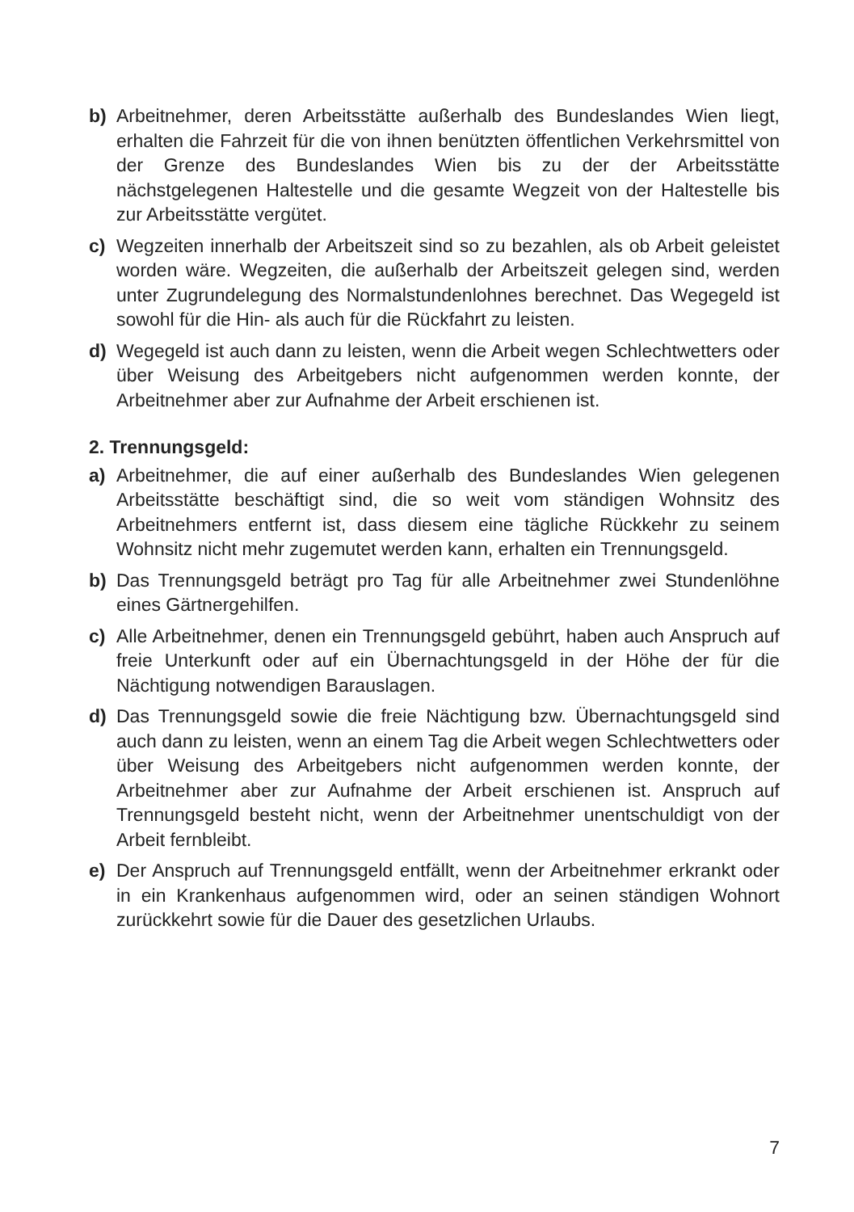b) Arbeitnehmer, deren Arbeitsstätte außerhalb des Bundeslandes Wien liegt, erhalten die Fahrzeit für die von ihnen benützten öffentlichen Verkehrsmittel von der Grenze des Bundeslandes Wien bis zu der der Arbeitsstätte nächstgelegenen Haltestelle und die gesamte Wegzeit von der Haltestelle bis zur Arbeitsstätte vergütet.
c) Wegzeiten innerhalb der Arbeitszeit sind so zu bezahlen, als ob Arbeit geleistet worden wäre. Wegzeiten, die außerhalb der Arbeitszeit gelegen sind, werden unter Zugrundelegung des Normalstundenlohnes berechnet. Das Wegegeld ist sowohl für die Hin- als auch für die Rückfahrt zu leisten.
d) Wegegeld ist auch dann zu leisten, wenn die Arbeit wegen Schlechtwetters oder über Weisung des Arbeitgebers nicht aufgenommen werden konnte, der Arbeitnehmer aber zur Aufnahme der Arbeit erschienen ist.
2. Trennungsgeld:
a) Arbeitnehmer, die auf einer außerhalb des Bundeslandes Wien gelegenen Arbeitsstätte beschäftigt sind, die so weit vom ständigen Wohnsitz des Arbeitnehmers entfernt ist, dass diesem eine tägliche Rückkehr zu seinem Wohnsitz nicht mehr zugemutet werden kann, erhalten ein Trennungsgeld.
b) Das Trennungsgeld beträgt pro Tag für alle Arbeitnehmer zwei Stundenlöhne eines Gärtnergehilfen.
c) Alle Arbeitnehmer, denen ein Trennungsgeld gebührt, haben auch Anspruch auf freie Unterkunft oder auf ein Übernachtungsgeld in der Höhe der für die Nächtigung notwendigen Barauslagen.
d) Das Trennungsgeld sowie die freie Nächtigung bzw. Übernachtungsgeld sind auch dann zu leisten, wenn an einem Tag die Arbeit wegen Schlechtwetters oder über Weisung des Arbeitgebers nicht aufgenommen werden konnte, der Arbeitnehmer aber zur Aufnahme der Arbeit erschienen ist. Anspruch auf Trennungsgeld besteht nicht, wenn der Arbeitnehmer unentschuldigt von der Arbeit fernbleibt.
e) Der Anspruch auf Trennungsgeld entfällt, wenn der Arbeitnehmer erkrankt oder in ein Krankenhaus aufgenommen wird, oder an seinen ständigen Wohnort zurückkehrt sowie für die Dauer des gesetzlichen Urlaubs.
7